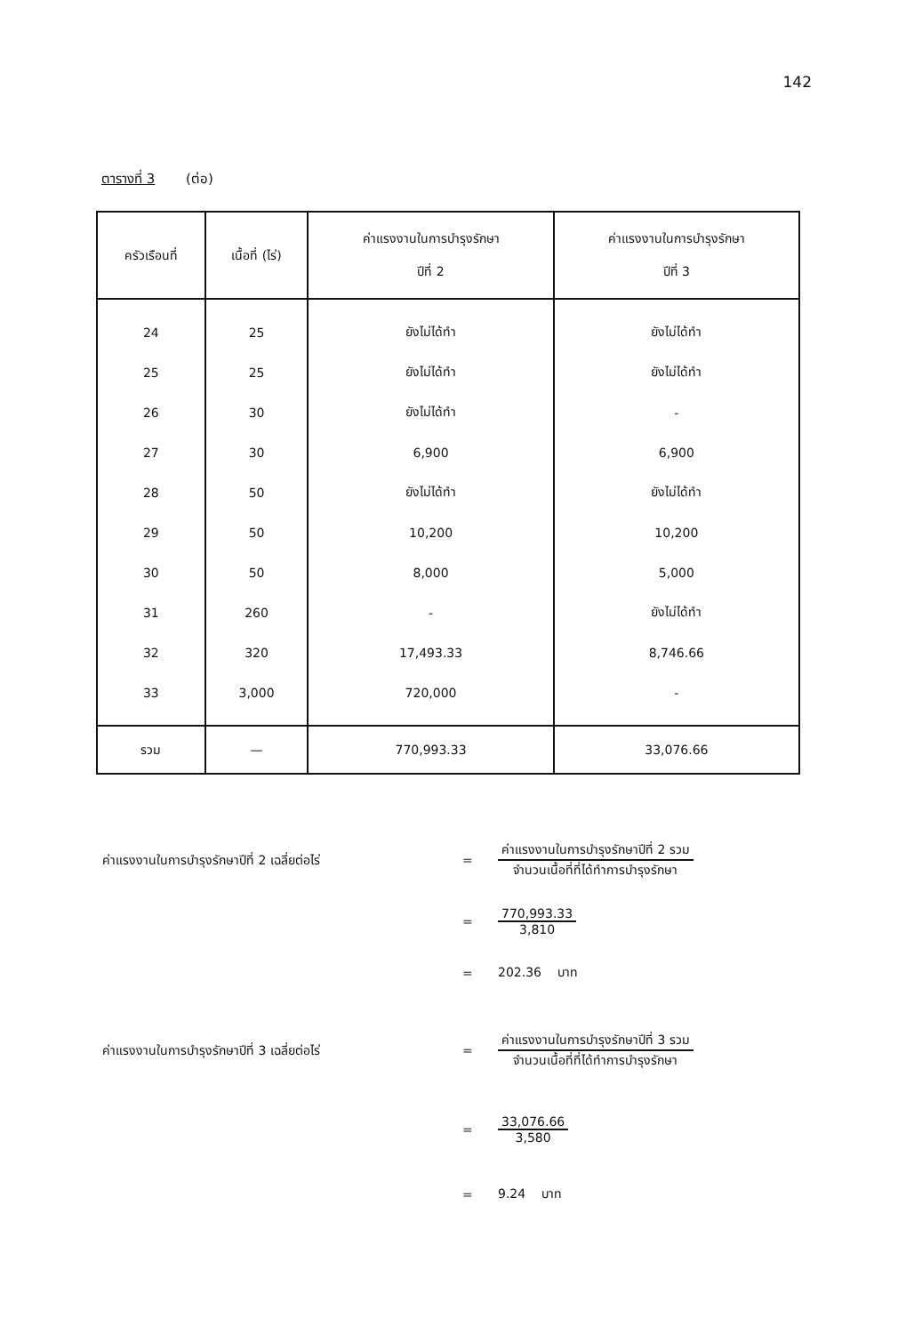142
ตารางที่ 3 (ต่อ)
| ครัวเรือนที่ | เนื้อที่ (ไร่) | ค่าแรงงานในการบำรุงรักษา ปีที่ 2 | ค่าแรงงานในการบำรุงรักษา ปีที่ 3 |
| --- | --- | --- | --- |
| 24 | 25 | ยังไม่ได้ทำ | ยังไม่ได้ทำ |
| 25 | 25 | ยังไม่ได้ทำ | ยังไม่ได้ทำ |
| 26 | 30 | ยังไม่ได้ทำ | - |
| 27 | 30 | 6,900 | 6,900 |
| 28 | 50 | ยังไม่ได้ทำ | ยังไม่ได้ทำ |
| 29 | 50 | 10,200 | 10,200 |
| 30 | 50 | 8,000 | 5,000 |
| 31 | 260 | - | ยังไม่ได้ทำ |
| 32 | 320 | 17,493.33 | 8,746.66 |
| 33 | 3,000 | 720,000 | - |
| รวม | — | 770,993.33 | 33,076.66 |
ค่าแรงงานในการบำรุงรักษาปีที่ 2 เฉลี่ยต่อไร่ =
ค่าแรงงานในการบำรุงรักษาปีที่ 2 รวม
จำนวนเนื้อที่ที่ได้ทำการบำรุงรักษา
=
770,993.33
3,810
= 202.36 บาท
ค่าแรงงานในการบำรุงรักษาปีที่ 3 เฉลี่ยต่อไร่ =
ค่าแรงงานในการบำรุงรักษาปีที่ 3 รวม
จำนวนเนื้อที่ที่ได้ทำการบำรุงรักษา
=
33,076.66
3,580
= 9.24 บาท